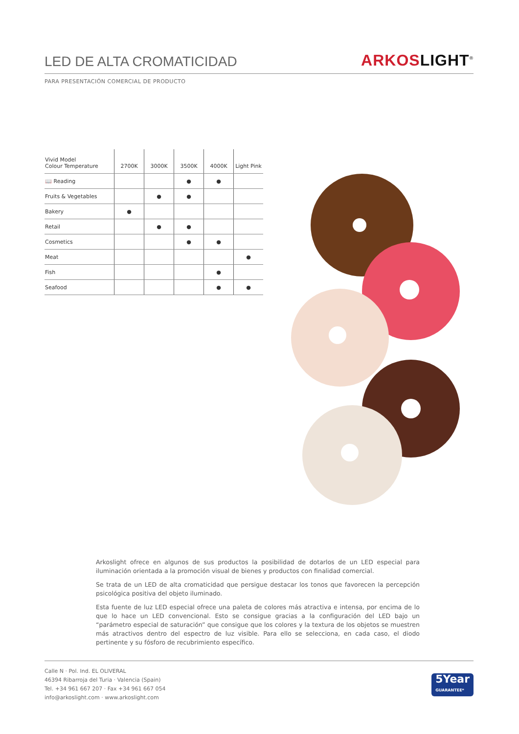LED DE ALTA CROMATICIDAD
ARKOS LIGHT<sup>®</sup>
PARA PRESENTACIÓN COMERCIAL DE PRODUCTO
| Vivid Model Colour Temperature | 2700K | 3000K | 3500K | 4000K | Light Pink |
| --- | --- | --- | --- | --- | --- |
| 📖 Reading | | | ● | ● | |
| Fruits & Vegetables | | ● | ● | | |
| Bakery | ● | | | | |
| Retail | | ● | ● | | |
| Cosmetics | | | ● | ● | |
| Meat | | | | | ● |
| Fish | | | | ● | |
| Seafood | | | | ● | ● |
Arkoslight ofrece en algunos de sus productos la posibilidad de dotarlos de un LED especial para iluminación orientada a la promoción visual de bienes y productos con finalidad comercial.
Se trata de un LED de alta cromaticidad que persigue destacar los tonos que favorecen la percepción psicológica positiva del objeto iluminado.
Esta fuente de luz LED especial ofrece una paleta de colores más atractiva e intensa, por encima de lo que lo hace un LED convencional. Esto se consigue gracias a la configuración del LED bajo un “parámetro especial de saturación” que consigue que los colores y la textura de los objetos se muestren más atractivos dentro del espectro de luz visible. Para ello se selecciona, en cada caso, el diodo pertinente y su fósforo de recubrimiento específico.
Calle N · Pol. Ind. EL OLIVERAL
46394 Ribarroja del Turia · Valencia (Spain)
Tel. +34 961 667 207 · Fax +34 961 667 054
info@arkoslight.com · www.arkoslight.com
5Year
GUARANTEE*